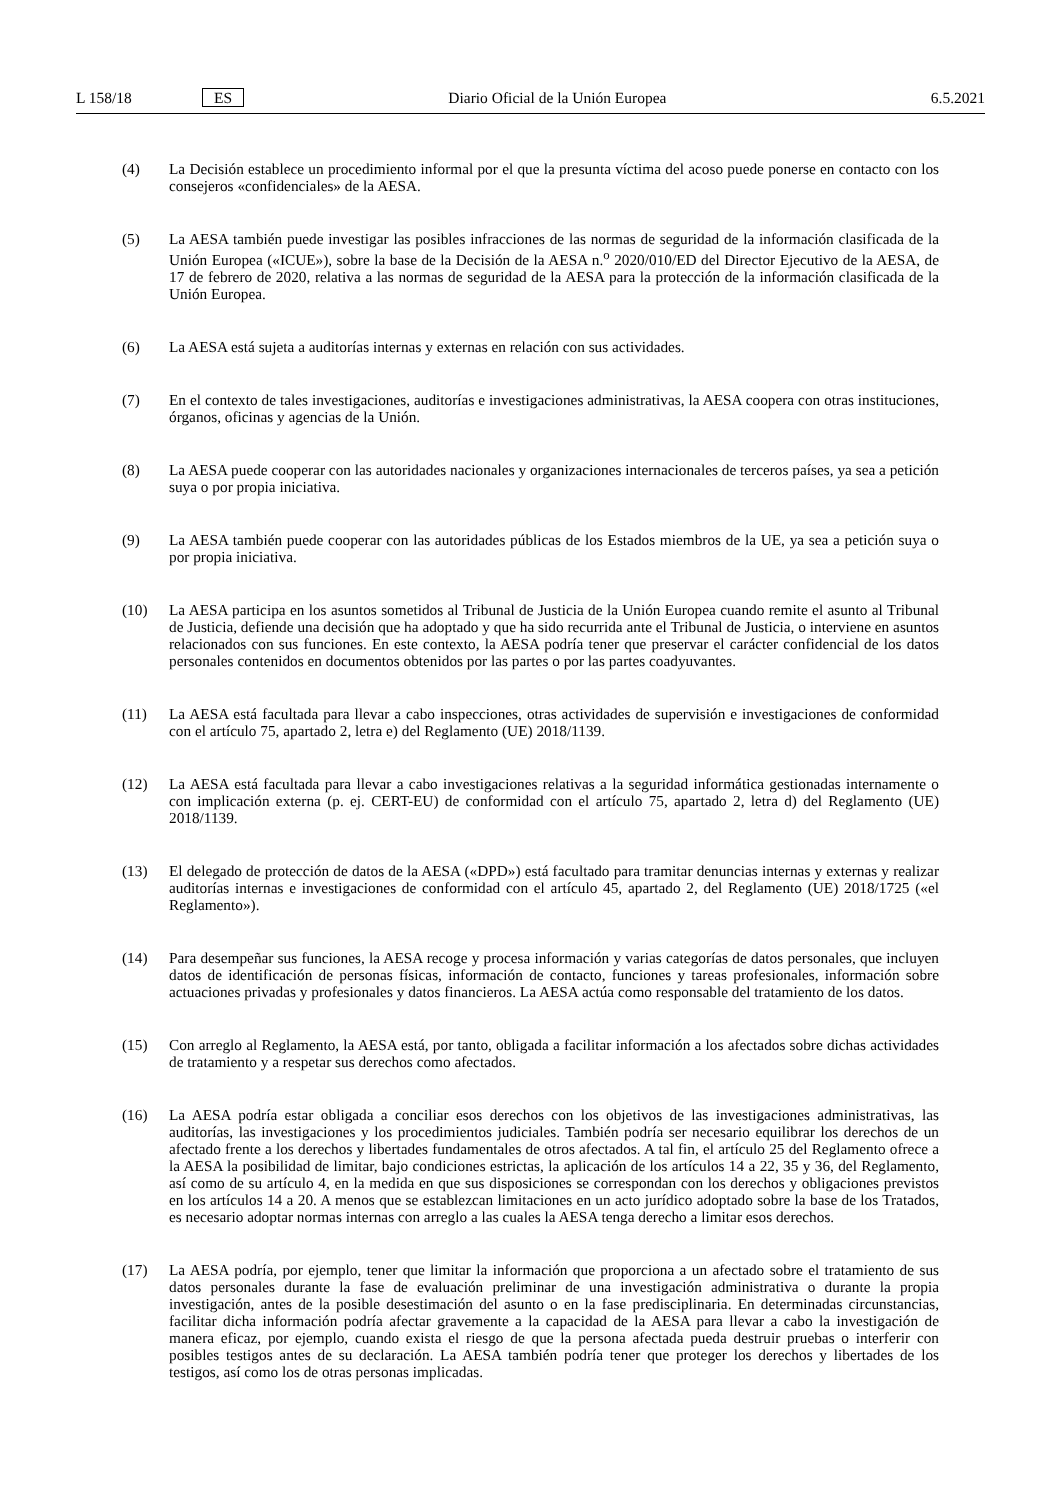L 158/18 ES Diario Oficial de la Unión Europea 6.5.2021
(4) La Decisión establece un procedimiento informal por el que la presunta víctima del acoso puede ponerse en contacto con los consejeros «confidenciales» de la AESA.
(5) La AESA también puede investigar las posibles infracciones de las normas de seguridad de la información clasificada de la Unión Europea («ICUE»), sobre la base de la Decisión de la AESA n.<sup>o</sup> 2020/010/ED del Director Ejecutivo de la AESA, de 17 de febrero de 2020, relativa a las normas de seguridad de la AESA para la protección de la información clasificada de la Unión Europea.
(6) La AESA está sujeta a auditorías internas y externas en relación con sus actividades.
(7) En el contexto de tales investigaciones, auditorías e investigaciones administrativas, la AESA coopera con otras instituciones, órganos, oficinas y agencias de la Unión.
(8) La AESA puede cooperar con las autoridades nacionales y organizaciones internacionales de terceros países, ya sea a petición suya o por propia iniciativa.
(9) La AESA también puede cooperar con las autoridades públicas de los Estados miembros de la UE, ya sea a petición suya o por propia iniciativa.
(10) La AESA participa en los asuntos sometidos al Tribunal de Justicia de la Unión Europea cuando remite el asunto al Tribunal de Justicia, defiende una decisión que ha adoptado y que ha sido recurrida ante el Tribunal de Justicia, o interviene en asuntos relacionados con sus funciones. En este contexto, la AESA podría tener que preservar el carácter confidencial de los datos personales contenidos en documentos obtenidos por las partes o por las partes coadyuvantes.
(11) La AESA está facultada para llevar a cabo inspecciones, otras actividades de supervisión e investigaciones de conformidad con el artículo 75, apartado 2, letra e) del Reglamento (UE) 2018/1139.
(12) La AESA está facultada para llevar a cabo investigaciones relativas a la seguridad informática gestionadas internamente o con implicación externa (p. ej. CERT-EU) de conformidad con el artículo 75, apartado 2, letra d) del Reglamento (UE) 2018/1139.
(13) El delegado de protección de datos de la AESA («DPD») está facultado para tramitar denuncias internas y externas y realizar auditorías internas e investigaciones de conformidad con el artículo 45, apartado 2, del Reglamento (UE) 2018/1725 («el Reglamento»).
(14) Para desempeñar sus funciones, la AESA recoge y procesa información y varias categorías de datos personales, que incluyen datos de identificación de personas físicas, información de contacto, funciones y tareas profesionales, información sobre actuaciones privadas y profesionales y datos financieros. La AESA actúa como responsable del tratamiento de los datos.
(15) Con arreglo al Reglamento, la AESA está, por tanto, obligada a facilitar información a los afectados sobre dichas actividades de tratamiento y a respetar sus derechos como afectados.
(16) La AESA podría estar obligada a conciliar esos derechos con los objetivos de las investigaciones administrativas, las auditorías, las investigaciones y los procedimientos judiciales. También podría ser necesario equilibrar los derechos de un afectado frente a los derechos y libertades fundamentales de otros afectados. A tal fin, el artículo 25 del Reglamento ofrece a la AESA la posibilidad de limitar, bajo condiciones estrictas, la aplicación de los artículos 14 a 22, 35 y 36, del Reglamento, así como de su artículo 4, en la medida en que sus disposiciones se correspondan con los derechos y obligaciones previstos en los artículos 14 a 20. A menos que se establezcan limitaciones en un acto jurídico adoptado sobre la base de los Tratados, es necesario adoptar normas internas con arreglo a las cuales la AESA tenga derecho a limitar esos derechos.
(17) La AESA podría, por ejemplo, tener que limitar la información que proporciona a un afectado sobre el tratamiento de sus datos personales durante la fase de evaluación preliminar de una investigación administrativa o durante la propia investigación, antes de la posible desestimación del asunto o en la fase predisciplinaria. En determinadas circunstancias, facilitar dicha información podría afectar gravemente a la capacidad de la AESA para llevar a cabo la investigación de manera eficaz, por ejemplo, cuando exista el riesgo de que la persona afectada pueda destruir pruebas o interferir con posibles testigos antes de su declaración. La AESA también podría tener que proteger los derechos y libertades de los testigos, así como los de otras personas implicadas.